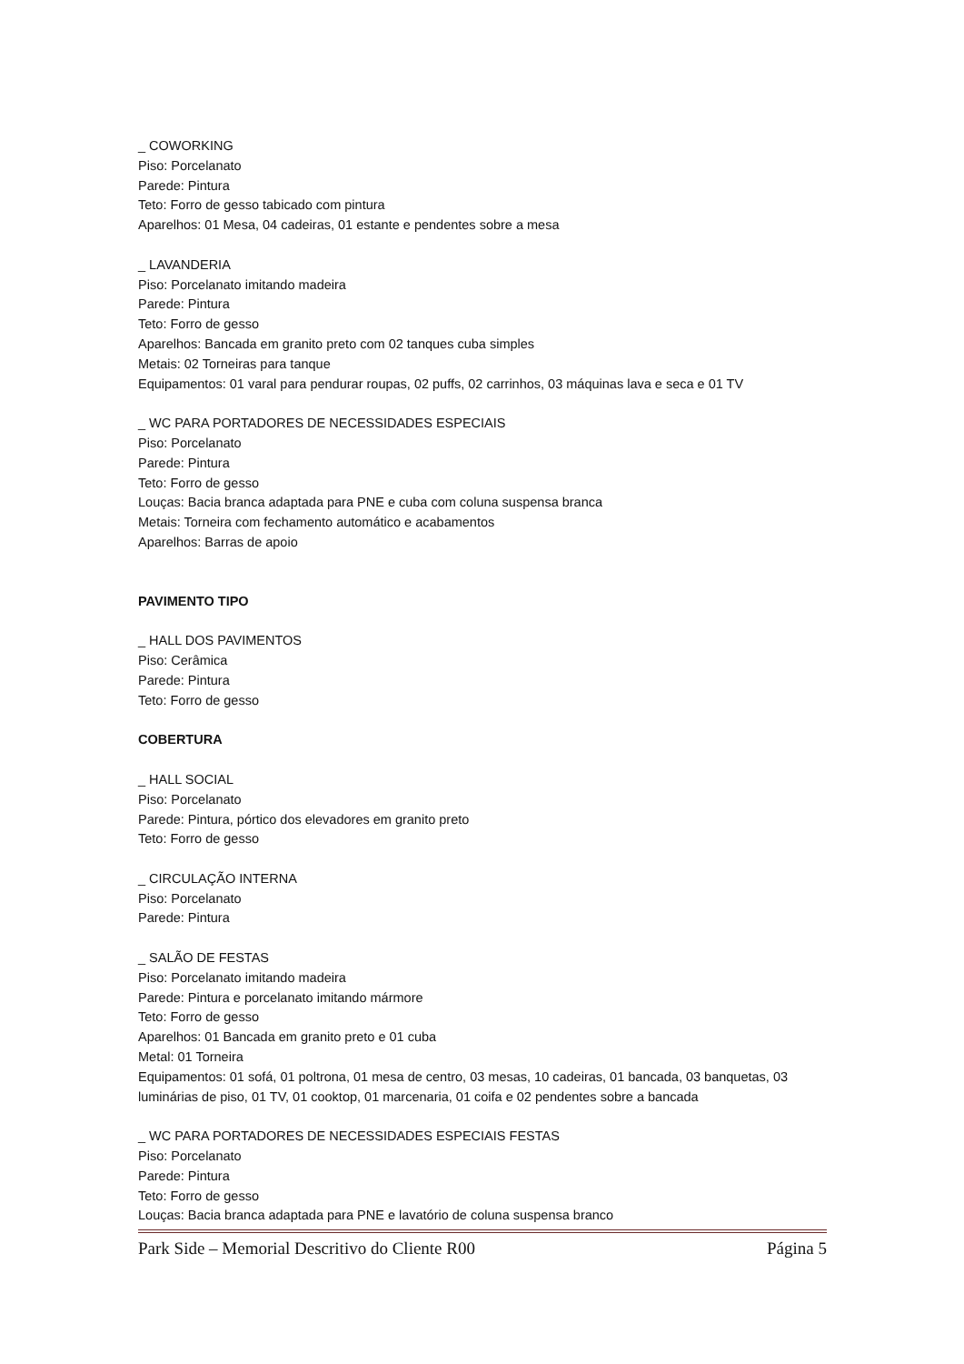_ COWORKING
Piso: Porcelanato
Parede: Pintura
Teto: Forro de gesso tabicado com pintura
Aparelhos: 01 Mesa, 04 cadeiras, 01 estante e pendentes sobre a mesa
_ LAVANDERIA
Piso: Porcelanato imitando madeira
Parede: Pintura
Teto: Forro de gesso
Aparelhos: Bancada em granito preto com 02 tanques cuba simples
Metais: 02 Torneiras para tanque
Equipamentos: 01 varal para pendurar roupas, 02 puffs, 02 carrinhos, 03 máquinas lava e seca e 01 TV
_ WC PARA PORTADORES DE NECESSIDADES ESPECIAIS
Piso: Porcelanato
Parede: Pintura
Teto: Forro de gesso
Louças: Bacia branca adaptada para PNE e cuba com coluna suspensa branca
Metais: Torneira com fechamento automático e acabamentos
Aparelhos: Barras de apoio
PAVIMENTO TIPO
_ HALL DOS PAVIMENTOS
Piso: Cerâmica
Parede: Pintura
Teto: Forro de gesso
COBERTURA
_ HALL SOCIAL
Piso: Porcelanato
Parede: Pintura, pórtico dos elevadores em granito preto
Teto: Forro de gesso
_ CIRCULAÇÃO INTERNA
Piso: Porcelanato
Parede: Pintura
_ SALÃO DE FESTAS
Piso: Porcelanato imitando madeira
Parede: Pintura e porcelanato imitando mármore
Teto: Forro de gesso
Aparelhos: 01 Bancada em granito preto e 01 cuba
Metal: 01 Torneira
Equipamentos: 01 sofá, 01 poltrona, 01 mesa de centro, 03 mesas, 10 cadeiras, 01 bancada, 03 banquetas, 03 luminárias de piso, 01 TV, 01 cooktop, 01 marcenaria, 01 coifa e 02 pendentes sobre a bancada
_ WC PARA PORTADORES DE NECESSIDADES ESPECIAIS FESTAS
Piso: Porcelanato
Parede: Pintura
Teto: Forro de gesso
Louças: Bacia branca adaptada para PNE e lavatório de coluna suspensa branco
Park Side – Memorial Descritivo do Cliente R00 Página 5